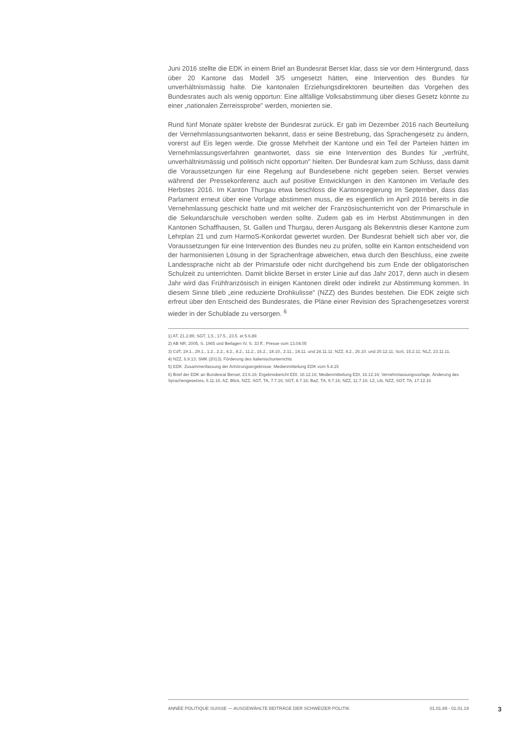Juni 2016 stellte die EDK in einem Brief an Bundesrat Berset klar, dass sie vor dem Hintergrund, dass über 20 Kantone das Modell 3/5 umgesetzt hätten, eine Intervention des Bundes für unverhältnismässig halte. Die kantonalen Erziehungsdirektoren beurteilten das Vorgehen des Bundesrates auch als wenig opportun: Eine allfällige Volksabstimmung über dieses Gesetz könnte zu einer „nationalen Zerreissprobe" werden, monierten sie.
Rund fünf Monate später krebste der Bundesrat zurück. Er gab im Dezember 2016 nach Beurteilung der Vernehmlassungsantworten bekannt, dass er seine Bestrebung, das Sprachengesetz zu ändern, vorerst auf Eis legen werde. Die grosse Mehrheit der Kantone und ein Teil der Parteien hätten im Vernehmlassungsverfahren geantwortet, dass sie eine Intervention des Bundes für „verfrüht, unverhältnismässig und politisch nicht opportun" hielten. Der Bundesrat kam zum Schluss, dass damit die Voraussetzungen für eine Regelung auf Bundesebene nicht gegeben seien. Berset verwies während der Pressekonferenz auch auf positive Entwicklungen in den Kantonen im Verlaufe des Herbstes 2016. Im Kanton Thurgau etwa beschloss die Kantonsregierung im September, dass das Parlament erneut über eine Vorlage abstimmen muss, die es eigentlich im April 2016 bereits in die Vernehmlassung geschickt hatte und mit welcher der Französischunterricht von der Primarschule in die Sekundarschule verschoben werden sollte. Zudem gab es im Herbst Abstimmungen in den Kantonen Schaffhausen, St. Gallen und Thurgau, deren Ausgang als Bekenntnis dieser Kantone zum Lehrplan 21 und zum HarmoS-Konkordat gewertet wurden. Der Bundesrat behielt sich aber vor, die Voraussetzungen für eine Intervention des Bundes neu zu prüfen, sollte ein Kanton entscheidend von der harmonisierten Lösung in der Sprachenfrage abweichen, etwa durch den Beschluss, eine zweite Landessprache nicht ab der Primarstufe oder nicht durchgehend bis zum Ende der obligatorischen Schulzeit zu unterrichten. Damit blickte Berset in erster Linie auf das Jahr 2017, denn auch in diesem Jahr wird das Frühfranzösisch in einigen Kantonen direkt oder indirekt zur Abstimmung kommen. In diesem Sinne blieb „eine reduzierte Drohkulisse" (NZZ) des Bundes bestehen. Die EDK zeigte sich erfreut über den Entscheid des Bundesrates, die Pläne einer Revision des Sprachengesetzes vorerst wieder in der Schublade zu versorgen. <sup>6</sup>
1) AT, 21.2.89; SGT, 1.5., 17.5., 23.5. et 5.6.89.
2) AB NR, 2005, S. 1965 und Beilagen IV, S. 33 ff.; Presse vom 13.04.05
3) CdT, 19.1., 29.1., 1.2., 2.2., 4.2., 8.2., 11.2., 16.2., 18.10., 2.11., 18.11. und 24.11.11; NZZ, 4.2., 26.10. und 20.12.11; SoS, 15.2.11; NLZ, 23.11.11.
4) NZZ, 6.9.13; SMK (2013). Förderung des Italienischunterrichts
5) EDK: Zusammenfassung der Anhörungsergebnisse; Medienmitteilung EDK vom 5.4.15
6) Brief der EDK an Bundesrat Berset, 23.6.16; Ergebnisbericht EDI, 16.12.16; Medienmitteilung EDI, 16.12.16; Vernehmlassungsvorlage, Änderung des Sprachengesetzes, 6.11.16; AZ, Blick, NZZ, SGT, TA, 7.7.16; SGT, 8.7.16; BaZ, TA, 9.7.16; NZZ, 11.7.16; LZ, Lib, NZZ, SGT, TA, 17.12.16
ANNÉE POLITIQUE SUISSE — AUSGEWÄHLTE BEITRÄGE DER SCHWEIZER POLITIK 01.01.89 - 01.01.19
3